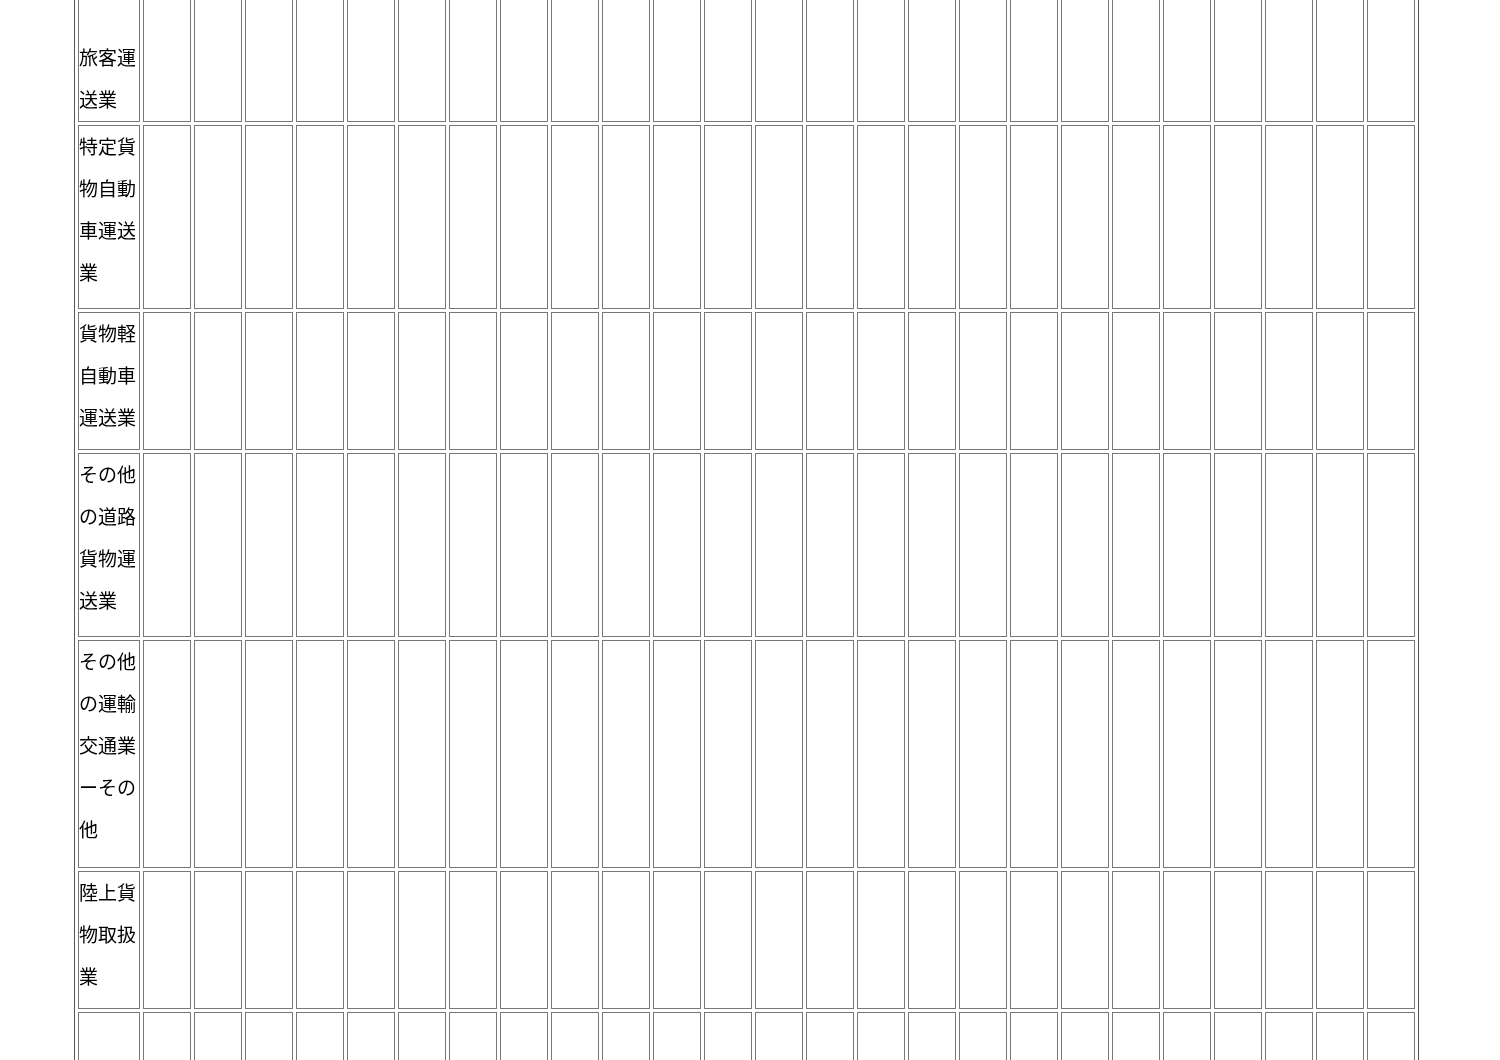| 旅客運 送業 | | | | | | | | | | | | | | | | | | | | | | | | | |
| 特定貨 物自動 車運送 業 | | | | | | | | | | | | | | | | | | | | | | | | | |
| 貨物軽 自動車 運送業 | | | | | | | | | | | | | | | | | | | | | | | | | |
| その他 の道路 貨物運 送業 | | | | | | | | | | | | | | | | | | | | | | | | | |
| その他 の運輸 交通業 ーその 他 | | | | | | | | | | | | | | | | | | | | | | | | | |
| 陸上貨 物取扱 業 | | | | | | | | | | | | | | | | | | | | | | | | | |